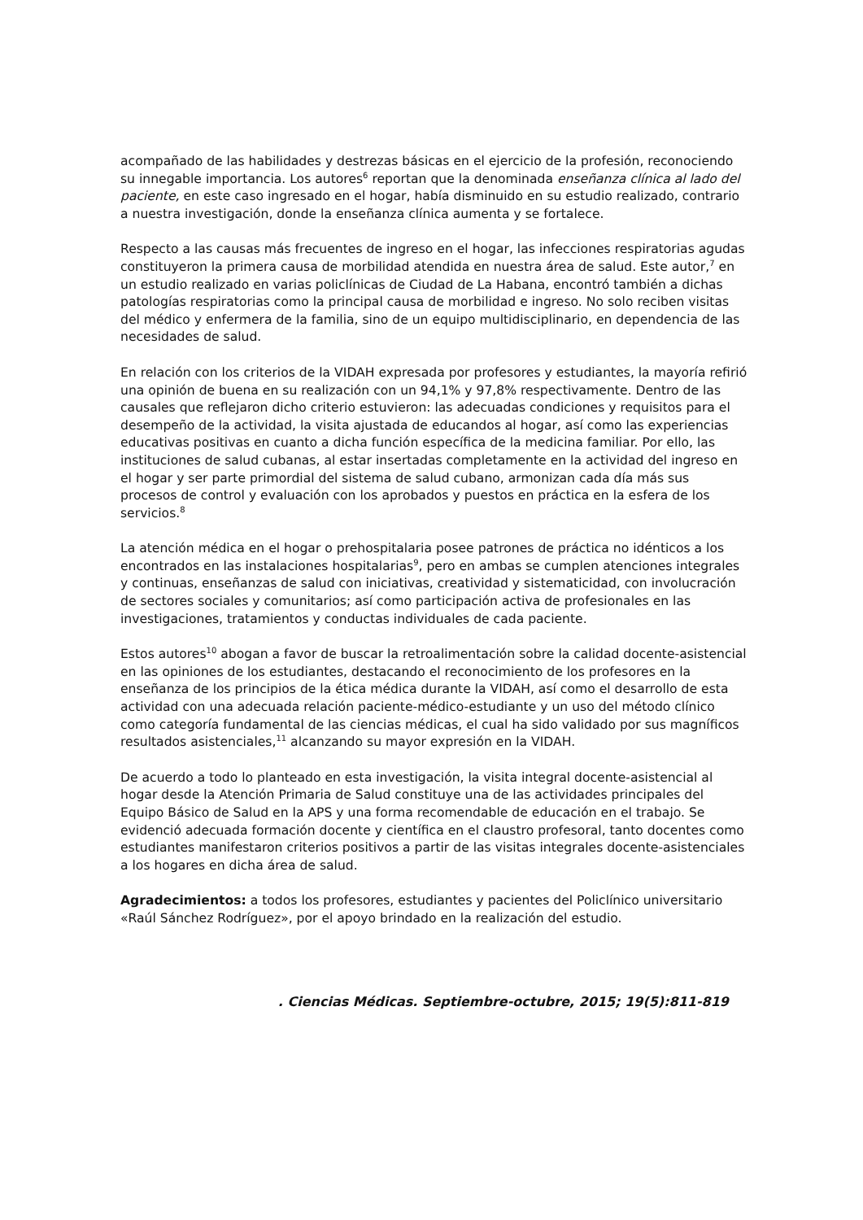acompañado de las habilidades y destrezas básicas en el ejercicio de la profesión, reconociendo su innegable importancia. Los autores<sup>6</sup> reportan que la denominada enseñanza clínica al lado del paciente, en este caso ingresado en el hogar, había disminuido en su estudio realizado, contrario a nuestra investigación, donde la enseñanza clínica aumenta y se fortalece.
Respecto a las causas más frecuentes de ingreso en el hogar, las infecciones respiratorias agudas constituyeron la primera causa de morbilidad atendida en nuestra área de salud. Este autor,<sup>7</sup> en un estudio realizado en varias policlínicas de Ciudad de La Habana, encontró también a dichas patologías respiratorias como la principal causa de morbilidad e ingreso. No solo reciben visitas del médico y enfermera de la familia, sino de un equipo multidisciplinario, en dependencia de las necesidades de salud.
En relación con los criterios de la VIDAH expresada por profesores y estudiantes, la mayoría refirió una opinión de buena en su realización con un 94,1% y 97,8% respectivamente. Dentro de las causales que reflejaron dicho criterio estuvieron: las adecuadas condiciones y requisitos para el desempeño de la actividad, la visita ajustada de educandos al hogar, así como las experiencias educativas positivas en cuanto a dicha función específica de la medicina familiar. Por ello, las instituciones de salud cubanas, al estar insertadas completamente en la actividad del ingreso en el hogar y ser parte primordial del sistema de salud cubano, armonizan cada día más sus procesos de control y evaluación con los aprobados y puestos en práctica en la esfera de los servicios.<sup>8</sup>
La atención médica en el hogar o prehospitalaria posee patrones de práctica no idénticos a los encontrados en las instalaciones hospitalarias<sup>9</sup>, pero en ambas se cumplen atenciones integrales y continuas, enseñanzas de salud con iniciativas, creatividad y sistematicidad, con involucración de sectores sociales y comunitarios; así como participación activa de profesionales en las investigaciones, tratamientos y conductas individuales de cada paciente.
Estos autores<sup>10</sup> abogan a favor de buscar la retroalimentación sobre la calidad docente-asistencial en las opiniones de los estudiantes, destacando el reconocimiento de los profesores en la enseñanza de los principios de la ética médica durante la VIDAH, así como el desarrollo de esta actividad con una adecuada relación paciente-médico-estudiante y un uso del método clínico como categoría fundamental de las ciencias médicas, el cual ha sido validado por sus magníficos resultados asistenciales,<sup>11</sup> alcanzando su mayor expresión en la VIDAH.
De acuerdo a todo lo planteado en esta investigación, la visita integral docente-asistencial al hogar desde la Atención Primaria de Salud constituye una de las actividades principales del Equipo Básico de Salud en la APS y una forma recomendable de educación en el trabajo. Se evidenció adecuada formación docente y científica en el claustro profesoral, tanto docentes como estudiantes manifestaron criterios positivos a partir de las visitas integrales docente-asistenciales a los hogares en dicha área de salud.
Agradecimientos: a todos los profesores, estudiantes y pacientes del Policlínico universitario «Raúl Sánchez Rodríguez», por el apoyo brindado en la realización del estudio.
. Ciencias Médicas. Septiembre-octubre, 2015; 19(5):811-819